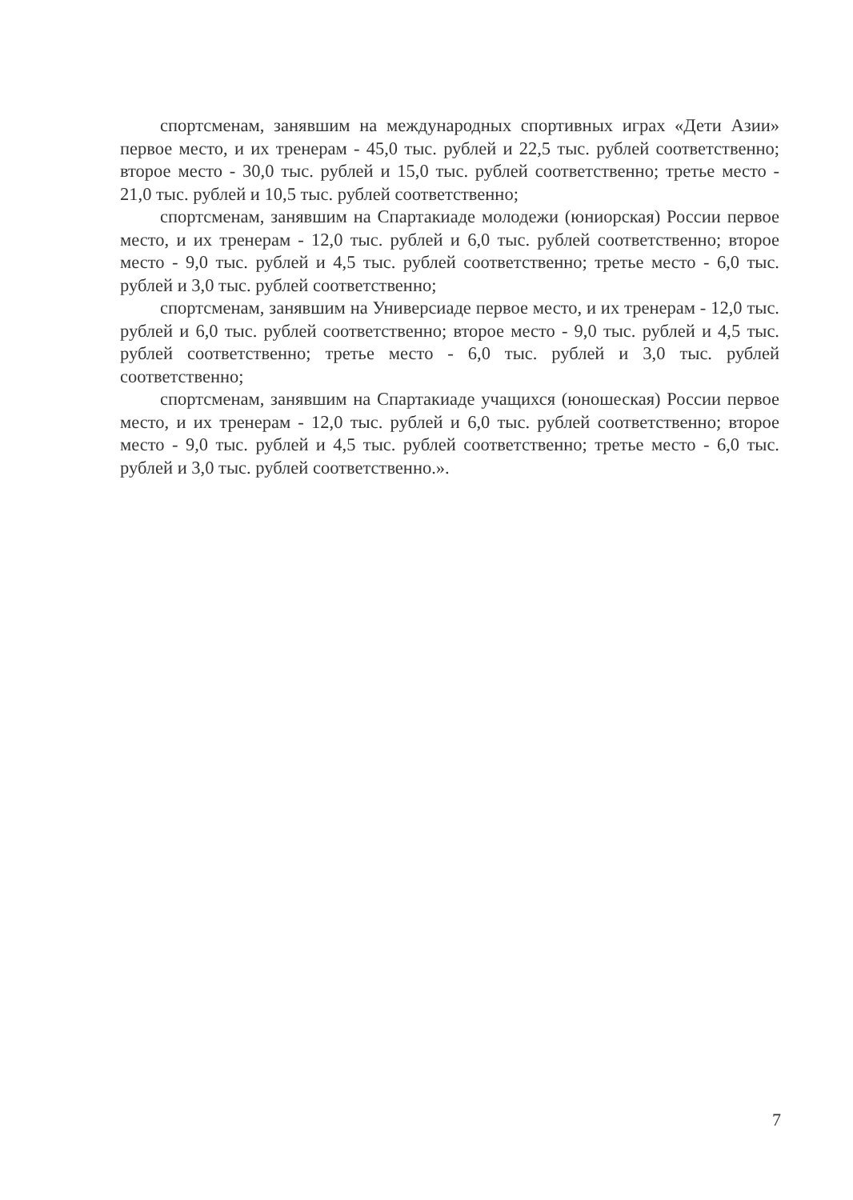спортсменам, занявшим на международных спортивных играх «Дети Азии» первое место, и их тренерам - 45,0 тыс. рублей и 22,5 тыс. рублей соответственно; второе место - 30,0 тыс. рублей и 15,0 тыс. рублей соответственно; третье место - 21,0 тыс. рублей и 10,5 тыс. рублей соответственно;
спортсменам, занявшим на Спартакиаде молодежи (юниорская) России первое место, и их тренерам - 12,0 тыс. рублей и 6,0 тыс. рублей соответственно; второе место - 9,0 тыс. рублей и 4,5 тыс. рублей соответственно; третье место - 6,0 тыс. рублей и 3,0 тыс. рублей соответственно;
спортсменам, занявшим на Универсиаде первое место, и их тренерам - 12,0 тыс. рублей и 6,0 тыс. рублей соответственно; второе место - 9,0 тыс. рублей и 4,5 тыс. рублей соответственно; третье место - 6,0 тыс. рублей и 3,0 тыс. рублей соответственно;
спортсменам, занявшим на Спартакиаде учащихся (юношеская) России первое место, и их тренерам - 12,0 тыс. рублей и 6,0 тыс. рублей соответственно; второе место - 9,0 тыс. рублей и 4,5 тыс. рублей соответственно; третье место - 6,0 тыс. рублей и 3,0 тыс. рублей соответственно.».
7